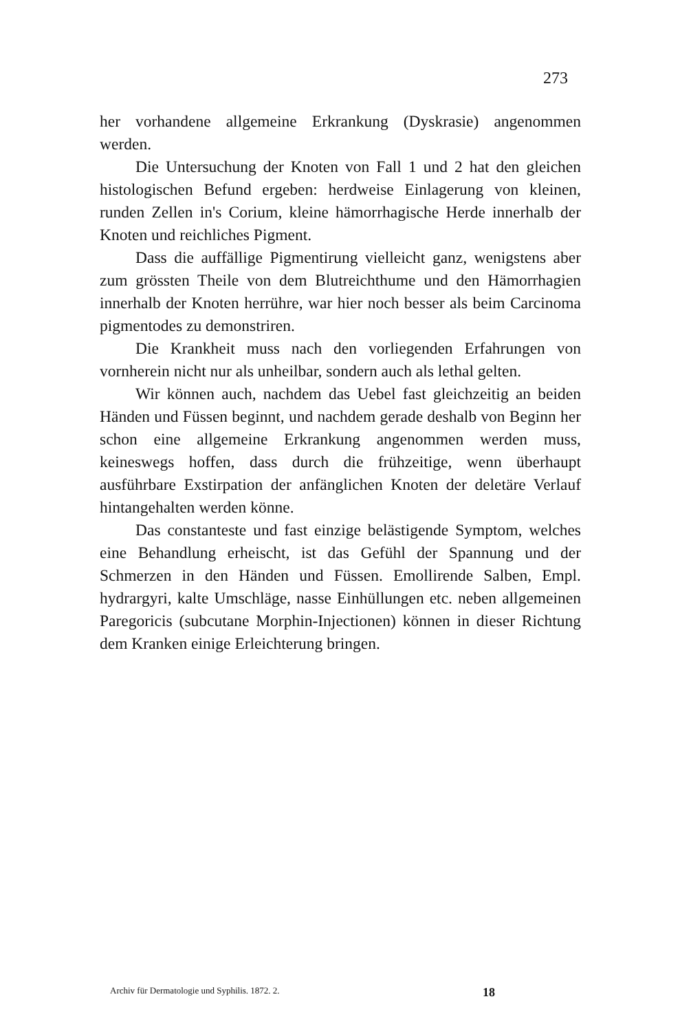273
her vorhandene allgemeine Erkrankung (Dyskrasie) angenommen werden.
Die Untersuchung der Knoten von Fall 1 und 2 hat den gleichen histologischen Befund ergeben: herdweise Einlagerung von kleinen, runden Zellen in's Corium, kleine hämorrhagische Herde innerhalb der Knoten und reichliches Pigment.
Dass die auffällige Pigmentirung vielleicht ganz, wenigstens aber zum grössten Theile von dem Blutreichthume und den Hämorrhagien innerhalb der Knoten herrühre, war hier noch besser als beim Carcinoma pigmentodes zu demonstriren.
Die Krankheit muss nach den vorliegenden Erfahrungen von vornherein nicht nur als unheilbar, sondern auch als lethal gelten.
Wir können auch, nachdem das Uebel fast gleichzeitig an beiden Händen und Füssen beginnt, und nachdem gerade deshalb von Beginn her schon eine allgemeine Erkrankung angenommen werden muss, keineswegs hoffen, dass durch die frühzeitige, wenn überhaupt ausführbare Exstirpation der anfänglichen Knoten der deletäre Verlauf hintangehalten werden könne.
Das constanteste und fast einzige belästigende Symptom, welches eine Behandlung erheischt, ist das Gefühl der Spannung und der Schmerzen in den Händen und Füssen. Emollirende Salben, Empl. hydrargyri, kalte Umschläge, nasse Einhüllungen etc. neben allgemeinen Paregoricis (subcutane Morphin-Injectionen) können in dieser Richtung dem Kranken einige Erleichterung bringen.
Archiv für Dermatologie und Syphilis. 1872. 2. 18